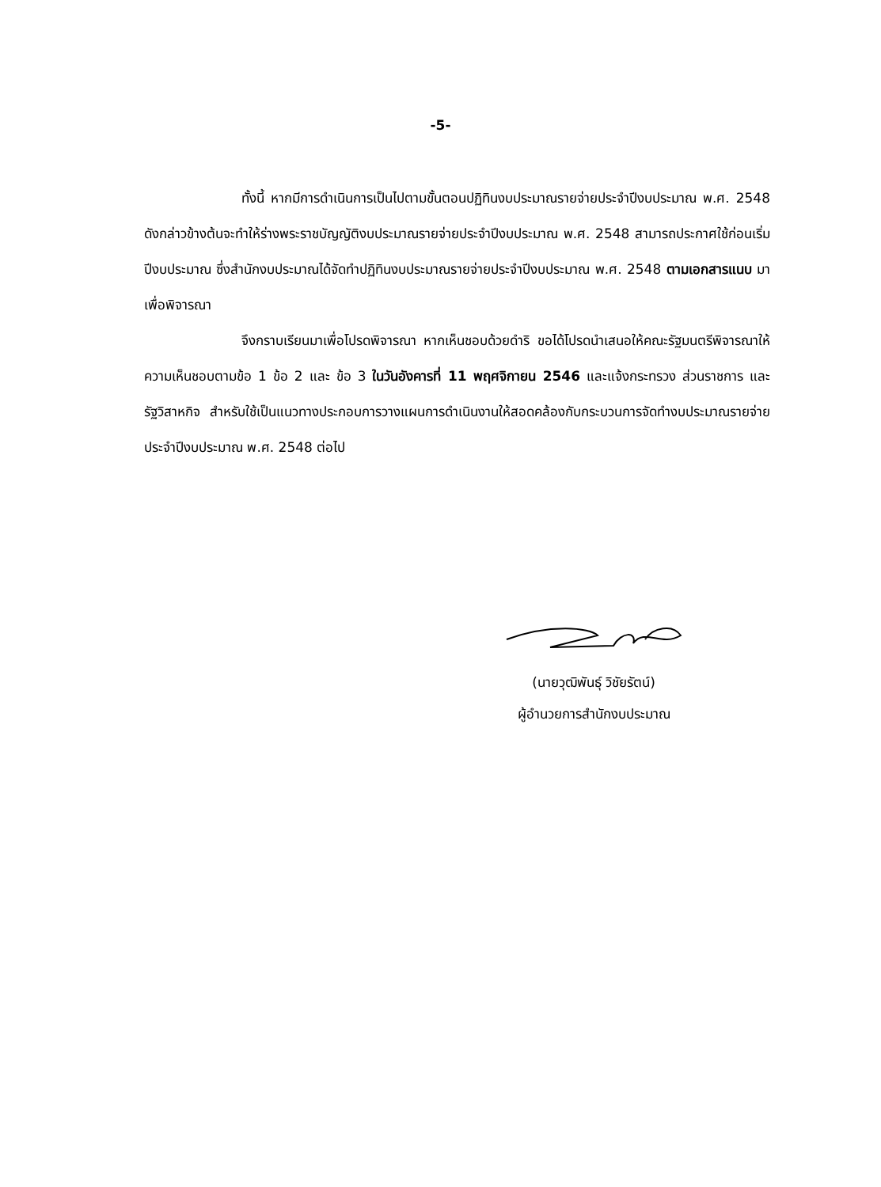-5-
ทั้งนี้ หากมีการดำเนินการเป็นไปตามขั้นตอนปฏิทินงบประมาณรายจ่ายประจำปีงบประมาณ พ.ศ. 2548 ดังกล่าวข้างต้นจะทำให้ร่างพระราชบัญญัติงบประมาณรายจ่ายประจำปีงบประมาณ พ.ศ. 2548 สามารถประกาศใช้ก่อนเริ่มปีงบประมาณ ซึ่งสำนักงบประมาณได้จัดทำปฏิทินงบประมาณรายจ่ายประจำปีงบประมาณ พ.ศ. 2548 ตามเอกสารแนบ มาเพื่อพิจารณา
จึงกราบเรียนมาเพื่อโปรดพิจารณา หากเห็นชอบด้วยดำริ ขอได้โปรดนำเสนอให้คณะรัฐมนตรีพิจารณาให้ความเห็นชอบตามข้อ 1 ข้อ 2 และ ข้อ 3 ในวันอังคารที่ 11 พฤศจิกายน 2546 และแจ้งกระทรวง ส่วนราชการ และรัฐวิสาหกิจ สำหรับใช้เป็นแนวทางประกอบการวางแผนการดำเนินงานให้สอดคล้องกับกระบวนการจัดทำงบประมาณรายจ่ายประจำปีงบประมาณ พ.ศ. 2548 ต่อไป
(นายวุฒิพันธุ์ วิชัยรัตน์)
ผู้อำนวยการสำนักงบประมาณ